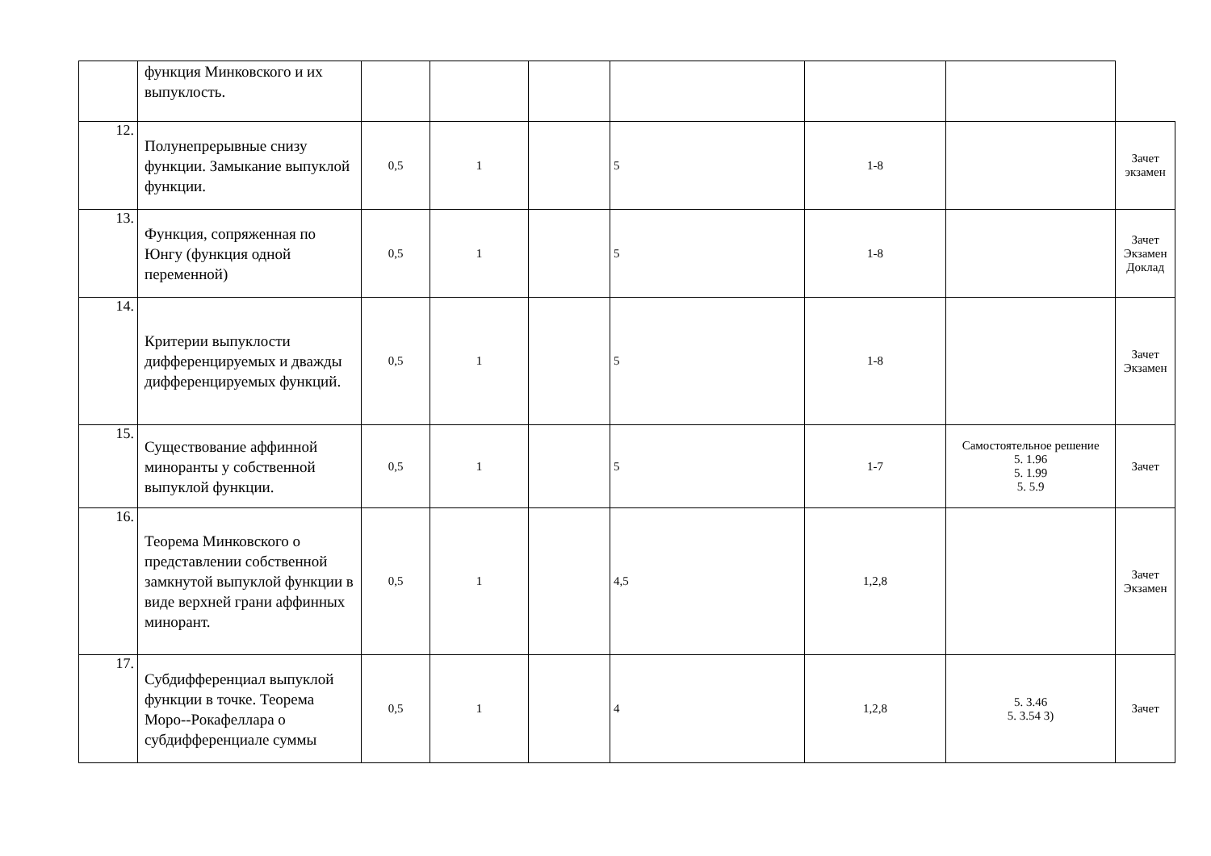| | функция Минковского и их выпуклость. | | | | | | | |
| 12. | Полунепрерывные снизу функции. Замыкание выпуклой функции. | 0,5 | 1 | | 5 | 1-8 | | Зачет экзамен |
| 13. | Функция, сопряженная по Юнгу (функция одной переменной) | 0,5 | 1 | | 5 | 1-8 | | Зачет Экзамен Доклад |
| 14. | Критерии выпуклости дифференцируемых и дважды дифференцируемых функций. | 0,5 | 1 | | 5 | 1-8 | | Зачет Экзамен |
| 15. | Существование аффинной миноранты у собственной выпуклой функции. | 0,5 | 1 | | 5 | 1-7 | Самостоятельное решение 5. 1.96 5. 1.99 5. 5.9 | Зачет |
| 16. | Теорема Минковского о представлении собственной замкнутой выпуклой функции в виде верхней грани аффинных минорант. | 0,5 | 1 | | 4,5 | 1,2,8 | | Зачет Экзамен |
| 17. | Субдифференциал выпуклой функции в точке. Теорема Моро--Рокафеллара о субдифференциале суммы | 0,5 | 1 | | 4 | 1,2,8 | 5. 3.46 5. 3.54 3) | Зачет |